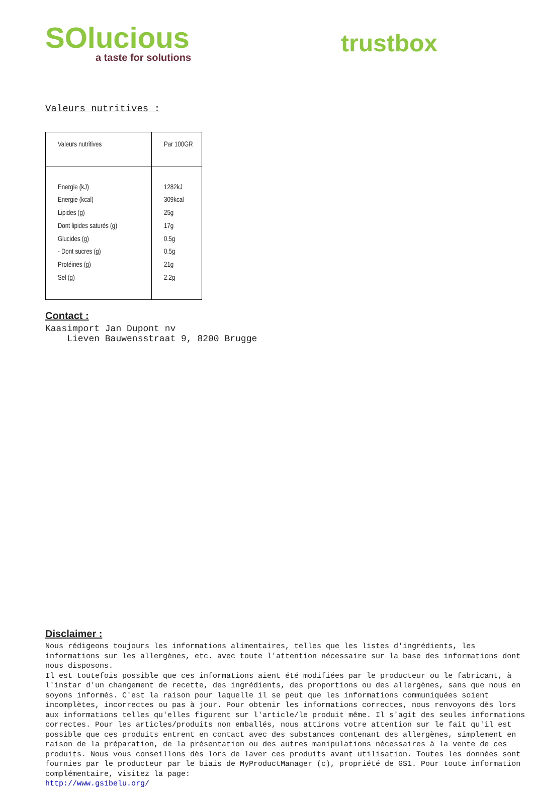SOlucious
a taste for solutions
trustbox
Valeurs nutritives :
| Valeurs nutritives | Par 100GR |
| --- | --- |
| Energie (kJ) Energie (kcal) Lipides (g) Dont lipides saturés (g) Glucides (g) - Dont sucres (g) Protéines (g) Sel (g) | 1282kJ 309kcal 25g 17g 0.5g 0.5g 21g 2.2g |
Contact :
Kaasimport Jan Dupont nv
Lieven Bauwensstraat 9, 8200 Brugge
Disclaimer :
Nous rédigeons toujours les informations alimentaires, telles que les listes d'ingrédients, les informations sur les allergènes, etc. avec toute l'attention nécessaire sur la base des informations dont nous disposons.
Il est toutefois possible que ces informations aient été modifiées par le producteur ou le fabricant, à l'instar d'un changement de recette, des ingrédients, des proportions ou des allergènes, sans que nous en soyons informés. C'est la raison pour laquelle il se peut que les informations communiquées soient incomplètes, incorrectes ou pas à jour. Pour obtenir les informations correctes, nous renvoyons dès lors aux informations telles qu'elles figurent sur l'article/le produit même. Il s'agit des seules informations correctes. Pour les articles/produits non emballés, nous attirons votre attention sur le fait qu'il est possible que ces produits entrent en contact avec des substances contenant des allergènes, simplement en raison de la préparation, de la présentation ou des autres manipulations nécessaires à la vente de ces produits. Nous vous conseillons dès lors de laver ces produits avant utilisation. Toutes les données sont fournies par le producteur par le biais de MyProductManager (c), propriété de GS1. Pour toute information complémentaire, visitez la page:
http://www.gs1belu.org/